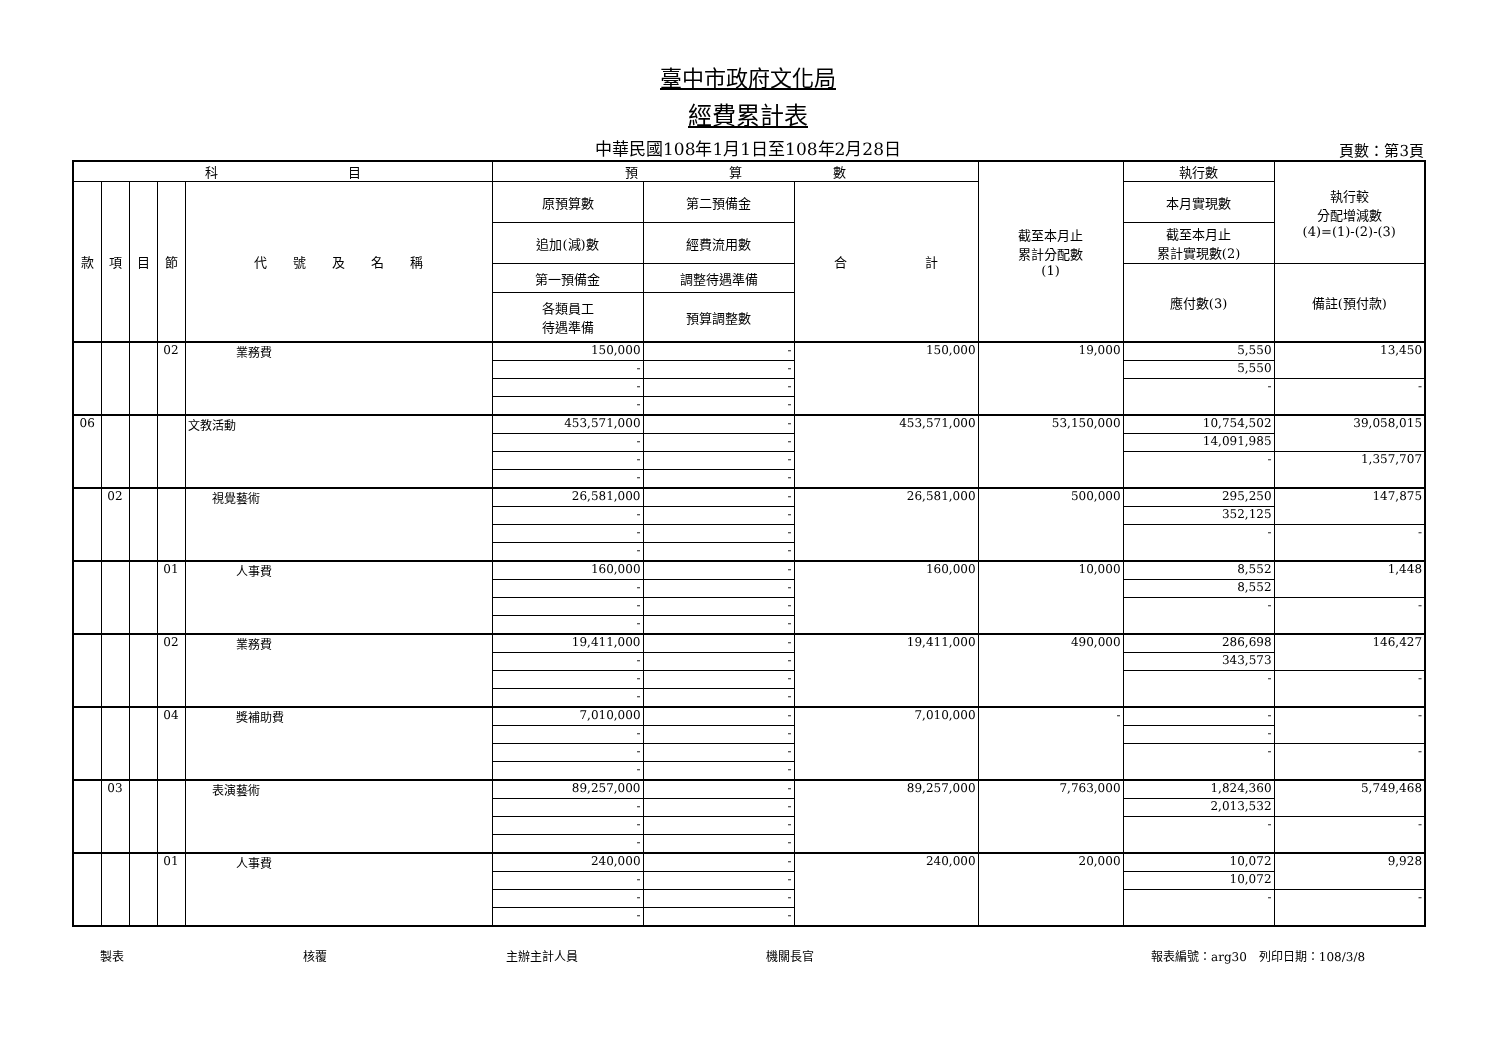臺中市政府文化局
經費累計表
中華民國108年1月1日至108年2月28日
頁數：第3頁
| 科 目 | | | | | 預 算 數 | | | 截至本月止 累計分配數 (1) | 執行數 | 執行較 分配增減數 (4)=(1)-(2)-(3) |
| --- | --- | --- | --- | --- | --- | --- | --- | --- | --- | --- |
| 款 | 項 | 目 | 節 | 代 號 及 名 稱 | 原預算數 | 第二預備金 | 合 計 | | 本月實現數 | |
| | | | | | 追加(減)數 | 經費流用數 | | | 截至本月止 累計實現數(2) | |
| | | | | | 第一預備金 | 調整待遇準備 | | | 應付數(3) | 備註(預付款) |
| | | | | | 各類員工 待遇準備 | 預算調整數 | | | | |
| | | | 02 | 業務費 | 150,000 | - | 150,000 | 19,000 | 5,550 | 13,450 |
| | | | | | - | - | | | 5,550 | |
| | | | | | - | - | | | - | - |
| | | | | | - | - | | | | |
| 06 | | | | 文教活動 | 453,571,000 | - | 453,571,000 | 53,150,000 | 10,754,502 | 39,058,015 |
| | | | | | - | - | | | 14,091,985 | |
| | | | | | - | - | | | - | 1,357,707 |
| | | | | | - | - | | | | |
| | 02 | | | 視覺藝術 | 26,581,000 | - | 26,581,000 | 500,000 | 295,250 | 147,875 |
| | | | | | - | - | | | 352,125 | |
| | | | | | - | - | | | - | - |
| | | | | | - | - | | | | |
| | | | 01 | 人事費 | 160,000 | - | 160,000 | 10,000 | 8,552 | 1,448 |
| | | | | | - | - | | | 8,552 | |
| | | | | | - | - | | | - | - |
| | | | | | - | - | | | | |
| | | | 02 | 業務費 | 19,411,000 | - | 19,411,000 | 490,000 | 286,698 | 146,427 |
| | | | | | - | - | | | 343,573 | |
| | | | | | - | - | | | - | - |
| | | | | | - | - | | | | |
| | | | 04 | 獎補助費 | 7,010,000 | - | 7,010,000 | - | - | - |
| | | | | | - | - | | | - | |
| | | | | | - | - | | | - | - |
| | | | | | - | - | | | | |
| | 03 | | | 表演藝術 | 89,257,000 | - | 89,257,000 | 7,763,000 | 1,824,360 | 5,749,468 |
| | | | | | - | - | | | 2,013,532 | |
| | | | | | - | - | | | - | - |
| | | | | | - | - | | | | |
| | | | 01 | 人事費 | 240,000 | - | 240,000 | 20,000 | 10,072 | 9,928 |
| | | | | | - | - | | | 10,072 | |
| | | | | | - | - | | | - | - |
| | | | | | - | - | | | | |
製表 核覆 主辦主計人員 機關長官 報表編號：arg30　列印日期：108/3/8